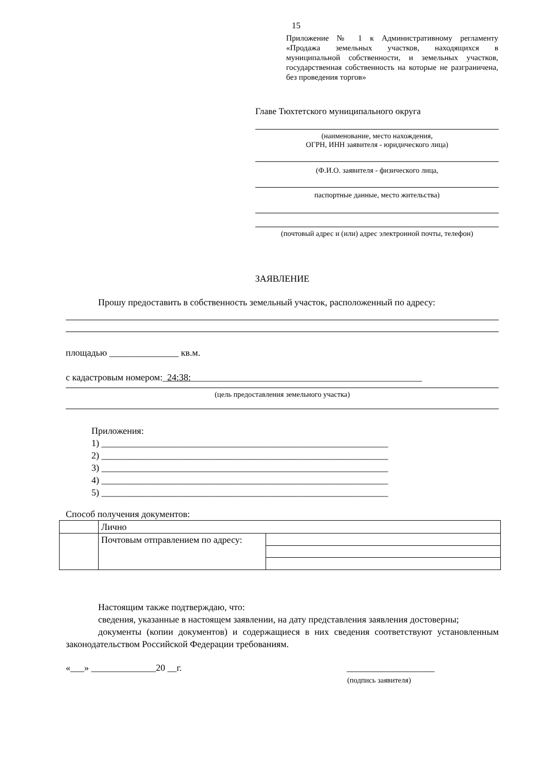15
Приложение № 1 к Административному регламенту «Продажа земельных участков, находящихся в муниципальной собственности, и земельных участков, государственная собственность на которые не разграничена, без проведения торгов»
Главе Тюхтетского муниципального округа
(наименование, место нахождения,
ОГРН, ИНН заявителя - юридического лица)
(Ф.И.О. заявителя - физического лица,
паспортные данные, место жительства)
(почтовый адрес и (или) адрес электронной почты, телефон)
ЗАЯВЛЕНИЕ
Прошу предоставить в собственность земельный участок, расположенный по адресу:
площадью _______________ кв.м.
с кадастровым номером:_24:38:__________________________________________________
(цель предоставления земельного участка)
Приложения:
1) ______________________________________________________________
2) ______________________________________________________________
3) ______________________________________________________________
4) ______________________________________________________________
5) ______________________________________________________________
Способ получения документов:
| | Лично | |
| | Почтовым отправлением по адресу: | |
Настоящим также подтверждаю, что:
сведения, указанные в настоящем заявлении, на дату представления заявления достоверны;
документы (копии документов) и содержащиеся в них сведения соответствуют установленным законодательством Российской Федерации требованиям.
«___» ______________20 __г. ___________________
(подпись заявителя)